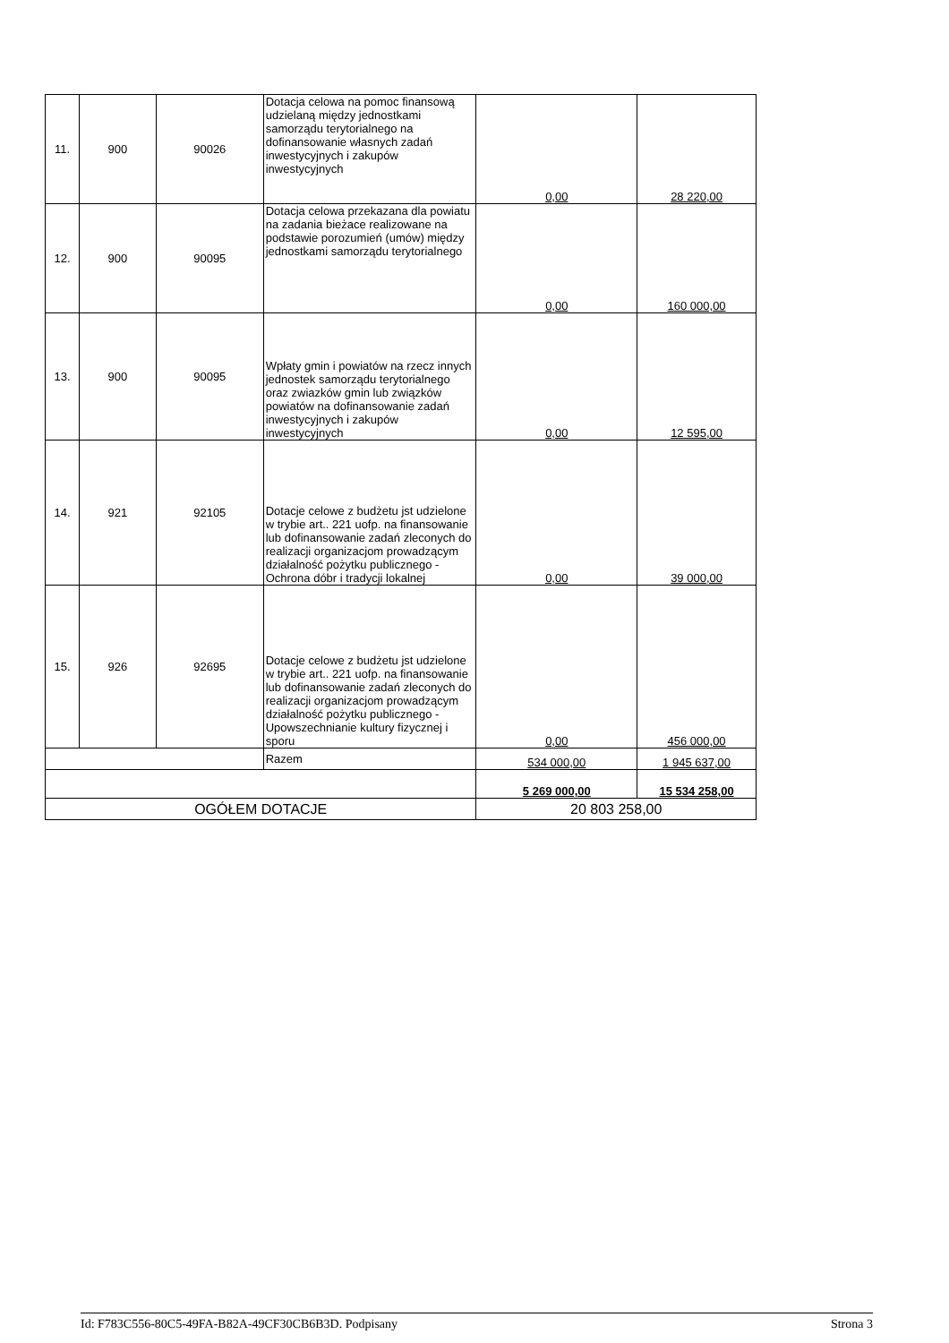| 11. | 900 | 90026 | Dotacja celowa na pomoc finansową udzielaną między jednostkami samorządu terytorialnego na dofinansowanie własnych zadań inwestycyjnych i zakupów inwestycyjnych | 0,00 | 28 220,00 |
| 12. | 900 | 90095 | Dotacja celowa przekazana dla powiatu na zadania bieżace realizowane na podstawie porozumień (umów) między jednostkami samorządu terytorialnego | 0,00 | 160 000,00 |
| 13. | 900 | 90095 | Wpłaty gmin i powiatów na rzecz innych jednostek samorządu terytorialnego oraz zwiazków gmin lub związków powiatów na dofinansowanie zadań inwestycyjnych i zakupów inwestycyjnych | 0,00 | 12 595,00 |
| 14. | 921 | 92105 | Dotacje celowe z budżetu jst udzielone w trybie art.. 221 uofp. na finansowanie lub dofinansowanie zadań zleconych do realizacji organizacjom prowadzącym działalność pożytku publicznego - Ochrona dóbr i tradycji lokalnej | 0,00 | 39 000,00 |
| 15. | 926 | 92695 | Dotacje celowe z budżetu jst udzielone w trybie art.. 221 uofp. na finansowanie lub dofinansowanie zadań zleconych do realizacji organizacjom prowadzącym działalność pożytku publicznego - Upowszechnianie kultury fizycznej i sporu | 0,00 | 456 000,00 |
| | | | Razem | 534 000,00 | 1 945 637,00 |
| | | | | 5 269 000,00 | 15 534 258,00 |
| OGÓŁEM DOTACJE | | | | 20 803 258,00 | |
Id: F783C556-80C5-49FA-B82A-49CF30CB6B3D. Podpisany Strona 3